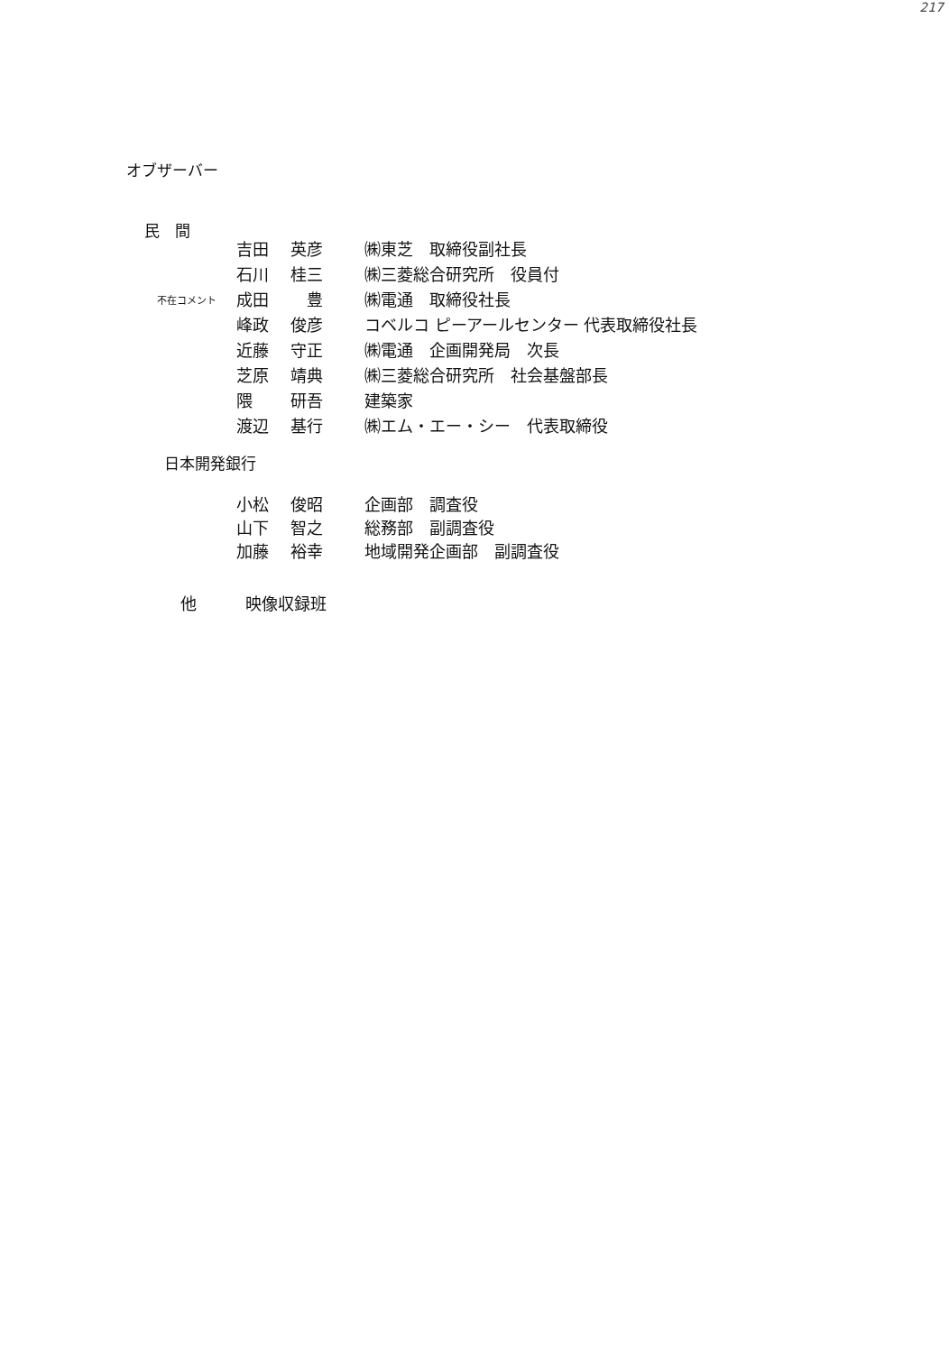217
オブザーバー
民　間
| | 吉田 | 英彦 | ㈱東芝 取締役副社長 |
| | 石川 | 桂三 | ㈱三菱総合研究所 役員付 |
| 不在コメント | 成田 | 豊 | ㈱電通 取締役社長 |
| | 峰政 | 俊彦 | コベルコ ピーアールセンター 代表取締役社長 |
| | 近藤 | 守正 | ㈱電通 企画開発局 次長 |
| | 芝原 | 靖典 | ㈱三菱総合研究所 社会基盤部長 |
| | 隈 | 研吾 | 建築家 |
| | 渡辺 | 基行 | ㈱エム・エー・シー 代表取締役 |
日本開発銀行
| 小松 | 俊昭 | 企画部 調査役 |
| 山下 | 智之 | 総務部 副調査役 |
| 加藤 | 裕幸 | 地域開発企画部 副調査役 |
他　　　映像収録班